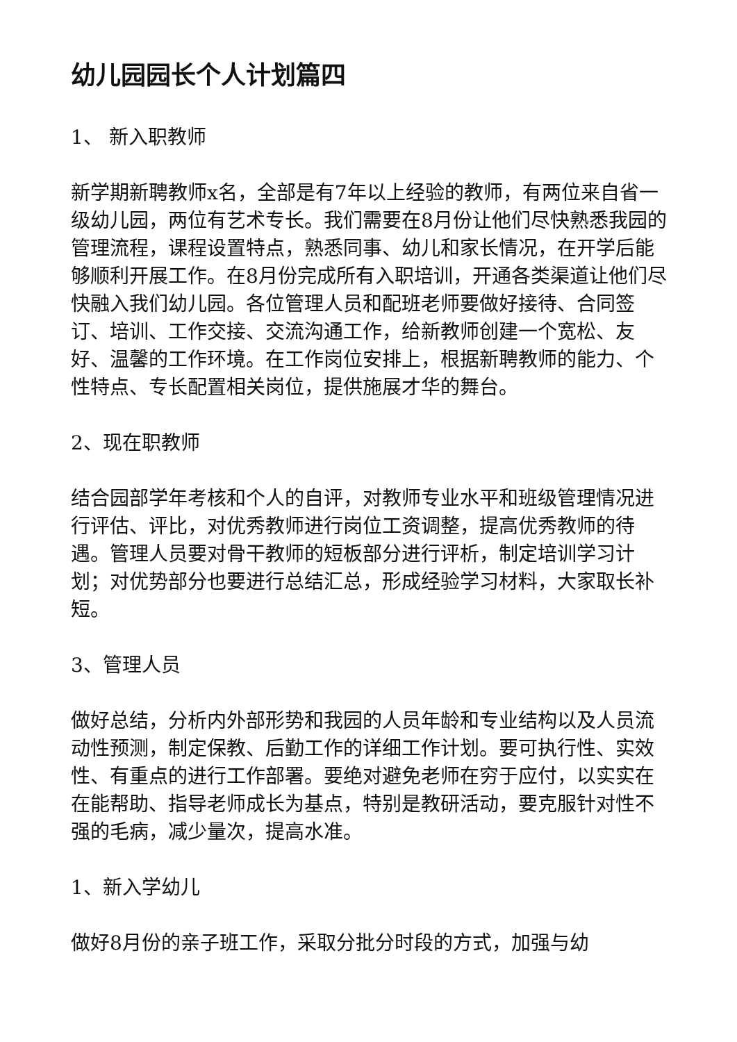幼儿园园长个人计划篇四
1、 新入职教师
新学期新聘教师x名，全部是有7年以上经验的教师，有两位来自省一级幼儿园，两位有艺术专长。我们需要在8月份让他们尽快熟悉我园的管理流程，课程设置特点，熟悉同事、幼儿和家长情况，在开学后能够顺利开展工作。在8月份完成所有入职培训，开通各类渠道让他们尽快融入我们幼儿园。各位管理人员和配班老师要做好接待、合同签订、培训、工作交接、交流沟通工作，给新教师创建一个宽松、友好、温馨的工作环境。在工作岗位安排上，根据新聘教师的能力、个性特点、专长配置相关岗位，提供施展才华的舞台。
2、现在职教师
结合园部学年考核和个人的自评，对教师专业水平和班级管理情况进行评估、评比，对优秀教师进行岗位工资调整，提高优秀教师的待遇。管理人员要对骨干教师的短板部分进行评析，制定培训学习计划；对优势部分也要进行总结汇总，形成经验学习材料，大家取长补短。
3、管理人员
做好总结，分析内外部形势和我园的人员年龄和专业结构以及人员流动性预测，制定保教、后勤工作的详细工作计划。要可执行性、实效性、有重点的进行工作部署。要绝对避免老师在穷于应付，以实实在在能帮助、指导老师成长为基点，特别是教研活动，要克服针对性不强的毛病，减少量次，提高水准。
1、新入学幼儿
做好8月份的亲子班工作，采取分批分时段的方式，加强与幼